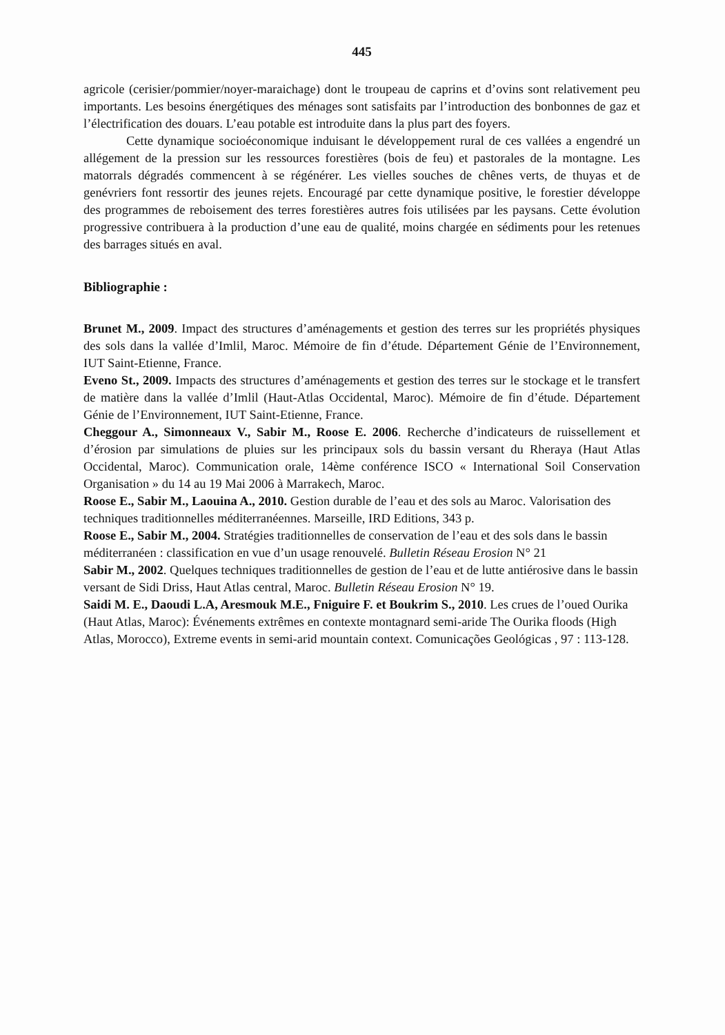445
agricole (cerisier/pommier/noyer-maraichage) dont le troupeau de caprins et d’ovins sont relativement peu importants. Les besoins énergétiques des ménages sont satisfaits par l’introduction des bonbonnes de gaz et l’électrification des douars. L’eau potable est introduite dans la plus part des foyers.
Cette dynamique socioéconomique induisant le développement rural de ces vallées a engendré un allégement de la pression sur les ressources forestières (bois de feu) et pastorales de la montagne. Les matorrals dégradés commencent à se régénérer. Les vielles souches de chênes verts, de thuyas et de genévriers font ressortir des jeunes rejets. Encouragé par cette dynamique positive, le forestier développe des programmes de reboisement des terres forestières autres fois utilisées par les paysans. Cette évolution progressive contribuera à la production d’une eau de qualité, moins chargée en sédiments pour les retenues des barrages situés en aval.
Bibliographie :
Brunet M., 2009. Impact des structures d’aménagements et gestion des terres sur les propriétés physiques des sols dans la vallée d’Imlil, Maroc. Mémoire de fin d’étude. Département Génie de l’Environnement, IUT Saint-Etienne, France.
Eveno St., 2009. Impacts des structures d’aménagements et gestion des terres sur le stockage et le transfert de matière dans la vallée d’Imlil (Haut-Atlas Occidental, Maroc). Mémoire de fin d’étude. Département Génie de l’Environnement, IUT Saint-Etienne, France.
Cheggour A., Simonneaux V., Sabir M., Roose E. 2006. Recherche d’indicateurs de ruissellement et d’érosion par simulations de pluies sur les principaux sols du bassin versant du Rheraya (Haut Atlas Occidental, Maroc). Communication orale, 14ème conférence ISCO « International Soil Conservation Organisation » du 14 au 19 Mai 2006 à Marrakech, Maroc.
Roose E., Sabir M., Laouina A., 2010. Gestion durable de l’eau et des sols au Maroc. Valorisation des techniques traditionnelles méditerranéennes. Marseille, IRD Editions, 343 p.
Roose E., Sabir M., 2004. Stratégies traditionnelles de conservation de l’eau et des sols dans le bassin méditerranéen : classification en vue d’un usage renouvelé. Bulletin Réseau Erosion N° 21
Sabir M., 2002. Quelques techniques traditionnelles de gestion de l’eau et de lutte antiérosive dans le bassin versant de Sidi Driss, Haut Atlas central, Maroc. Bulletin Réseau Erosion N° 19.
Saidi M. E., Daoudi L.A, Aresmouk M.E., Fniguire F. et Boukrim S., 2010. Les crues de l’oued Ourika (Haut Atlas, Maroc): Événements extrêmes en contexte montagnard semi-aride The Ourika floods (High Atlas, Morocco), Extreme events in semi-arid mountain context. Comunicações Geológicas , 97 : 113-128.